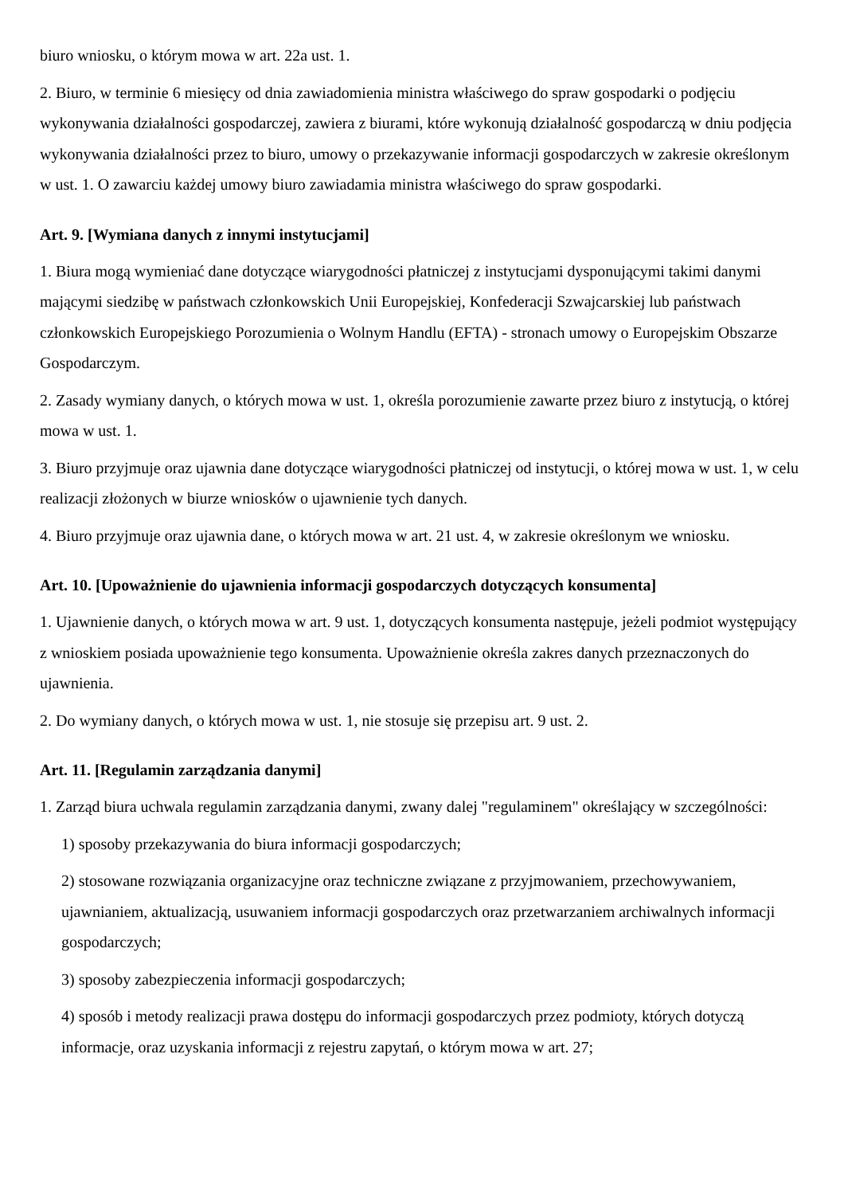biuro wniosku, o którym mowa w art. 22a ust. 1.
2. Biuro, w terminie 6 miesięcy od dnia zawiadomienia ministra właściwego do spraw gospodarki o podjęciu wykonywania działalności gospodarczej, zawiera z biurami, które wykonują działalność gospodarczą w dniu podjęcia wykonywania działalności przez to biuro, umowy o przekazywanie informacji gospodarczych w zakresie określonym w ust. 1. O zawarciu każdej umowy biuro zawiadamia ministra właściwego do spraw gospodarki.
Art. 9. [Wymiana danych z innymi instytucjami]
1. Biura mogą wymieniać dane dotyczące wiarygodności płatniczej z instytucjami dysponującymi takimi danymi mającymi siedzibę w państwach członkowskich Unii Europejskiej, Konfederacji Szwajcarskiej lub państwach członkowskich Europejskiego Porozumienia o Wolnym Handlu (EFTA) - stronach umowy o Europejskim Obszarze Gospodarczym.
2. Zasady wymiany danych, o których mowa w ust. 1, określa porozumienie zawarte przez biuro z instytucją, o której mowa w ust. 1.
3. Biuro przyjmuje oraz ujawnia dane dotyczące wiarygodności płatniczej od instytucji, o której mowa w ust. 1, w celu realizacji złożonych w biurze wniosków o ujawnienie tych danych.
4. Biuro przyjmuje oraz ujawnia dane, o których mowa w art. 21 ust. 4, w zakresie określonym we wniosku.
Art. 10. [Upoważnienie do ujawnienia informacji gospodarczych dotyczących konsumenta]
1. Ujawnienie danych, o których mowa w art. 9 ust. 1, dotyczących konsumenta następuje, jeżeli podmiot występujący z wnioskiem posiada upoważnienie tego konsumenta. Upoważnienie określa zakres danych przeznaczonych do ujawnienia.
2. Do wymiany danych, o których mowa w ust. 1, nie stosuje się przepisu art. 9 ust. 2.
Art. 11. [Regulamin zarządzania danymi]
1. Zarząd biura uchwala regulamin zarządzania danymi, zwany dalej "regulaminem" określający w szczególności:
1) sposoby przekazywania do biura informacji gospodarczych;
2) stosowane rozwiązania organizacyjne oraz techniczne związane z przyjmowaniem, przechowywaniem, ujawnianiem, aktualizacją, usuwaniem informacji gospodarczych oraz przetwarzaniem archiwalnych informacji gospodarczych;
3) sposoby zabezpieczenia informacji gospodarczych;
4) sposób i metody realizacji prawa dostępu do informacji gospodarczych przez podmioty, których dotyczą informacje, oraz uzyskania informacji z rejestru zapytań, o którym mowa w art. 27;